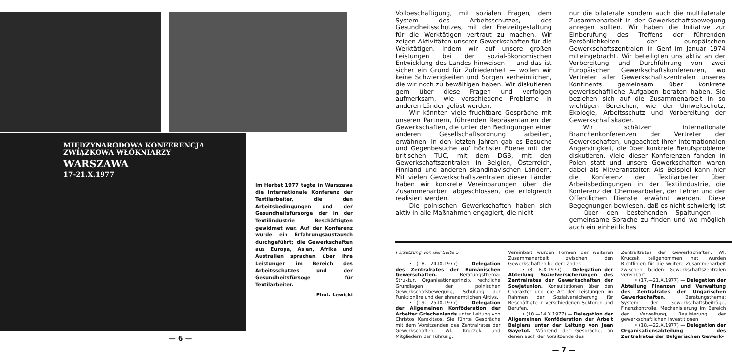MIĘDZYNARODOWA KONFERENCJA
ZWIĄZKOWA WŁÓKNIARZY
WARSZAWA
17-21.X.1977
Im Herbst 1977 tagte in Warszawa die Internationale Konferenz der Textilarbeiter, die den Arbeitsbedingungen und der Gesundheitsfürsorge der in der Textilindustrie Beschäftigten gewidmet war. Auf der Konferenz wurde ein Erfahrungsaustausch durchgeführt; die Gewerkschaften aus Europa, Asien, Afrika und Australien sprachen über ihre Leistungen im Bereich des Arbeitsschutzes und der Gesundheitsfürsoge für Textilarbeiter.
Phot. Lewicki
— 6 —
Vollbeschäftigung, mit sozialen Fragen, dem System des Arbeitsschutzes, des Gesundheitsschutzes, mit der Freizeitgestaltung für die Werktätigen vertraut zu machen. Wir zeigen Aktivitäten unserer Gewerkschaften für die Werktätigen. Indem wir auf unsere großen Leistungen bei der sozial-ökonomischen Entwicklung des Landes hinweisen — und das ist sicher ein Grund für Zufriedenheit — wollen wir keine Schwierigkeiten und Sorgen verheimlichen, die wir noch zu bewältigen haben. Wir diskutieren gern über diese Fragen und verfolgen aufmerksam, wie verschiedene Probleme in anderen Länder gelöst werden.
Wir könnten viele fruchtbare Gespräche mit unseren Partnern, führenden Repräsentanten der Gewerkschaften, die unter den Bedingungen einer anderen Gesellschaftsordnung arbeiten, erwähnen. In den letzten Jahren gab es Besuche und Gegenbesuche auf höchster Ebene mit der britischen TUC, mit dem DGB, mit den Gewerkschaftszentralen in Belgien, Österreich, Finnland und anderen skandinavischen Ländern. Mit vielen Gewerkschaftszentralen dieser Länder haben wir konkrete Vereinbarungen über die Zusammenarbeit abgeschlossen, die erfolgreich realisiert werden.
Die polnischen Gewerkschaften haben sich aktiv in alle Maßnahmen engagiert, die nicht
nur die bilaterale sondern auch die multilaterale Zusammenarbeit in der Gewerkschaftsbewegung anregen sollten. Wir haben die Initiative zur Einberufung des Treffens der führenden Persönlichkeiten der europäischen Gewerkschaftszentralen in Genf im Januar 1974 miteingebracht. Wir beteiligten uns aktiv an der Vorbereitung und Durchführung von zwei Europäischen Gewerkschaftskonferenzen, wo Vertreter aller Gewerkschaftszentralen unseres Kontinents gemeinsam über konkrete gewerkschaftliche Aufgaben beraten haben. Sie beziehen sich auf die Zusammenarbeit in so wichtigen Bereichen, wie der Umweltschutz, Ekologie, Arbeitsschutz und Vorbereitung der Gewerkschaftskader.
Wir schätzen internationale Branchenkonferenzen der Vertreter der Gewerkschaften, ungeachtet ihrer internationalen Angehörigkeit, die über konkrete Berufsprobleme diskutieren. Viele dieser Konferenzen fanden in Polen statt und unsere Gewerkschaften waren dabei als Mitveranstalter. Als Beispiel kann hier die Konferenz der Textilarbeiter über Arbeitsbedingungen in der Textilindustrie, die Konferenz der Chemiearbeiter, der Lehrer und der Öffentlichen Dienste erwähnt werden. Diese Begegnungen bewiesen, daß es nicht schwierig ist — über den bestehenden Spaltungen — gemeinsame Sprache zu finden und wo möglich auch ein einheitliches
Forsetzung von der Seite 5
• (18.—24.IX.1977) — Delegation des Zentralrates der Rumänischen Gewerschaften. Beratungsthema: Struktur, Organisationsprinzip, rechtliche Grundlagen der polnischen Gewerkschafsbewegung, Schulung der Funktionäre und der ehrenamtlichen Aktivs.
• (19.—25.IX.1977) — Delegation der Allgemeinen Konföderation der Arbeiter Griechenlands unter Leitung von Christos Karakitsos. Sie führte Gespräche mit dem Vorsitzenden des Zentralrates der Gewerkschaften, Wl. Kruczek und Mitgliedern der Führung.
Vereinbart wurden Formen der weiteren Zusammenarbeit zwischen den Gewerkschaften beider Länder.
• (3.—8.X.1977) — Delegation der Abteilung Sozielversicherungen des Zentralrates der Gewerkschaften der Sowjetunion. Konsultationen über den Charakter und die Art der Leistungen im Rahmen der Sozialversicherung für Beschäftigte in verschiedenen Sektoren und Berufen.
• (10.—14.X.1977) — Delegation der Allgemeinen Konföderation der Arbeit Belgiens unter der Leitung von Jean Gayetot. Während der Gespräche, an denen auch der Vorsitzende des
Zentraltrates der Gewerkschaften, Wl. Kruczek teilgenommen hat, wurden Richtlinien für die weitere Zusammenarbeit zwischen beiden Gewerkschaftszentralen vereinbart.
• (17.—21.X.1977) — Delegation der Abteilung Finanzen und Verwaltung des Zentralrates der Ungarischen Gewerkschaften. Beratungsthema: System der Gewerkschaftsbeiträge, Finanzkontrolle, Mechanisierung im Bereich der Verwaltung, Realisierung der gewerkschaftlichen Investitionen.
• (18.—22.X.1977) — Delegation der Organisationsabteilung des Zentralrates der Bulgarischen Gewerk-
— 7 —